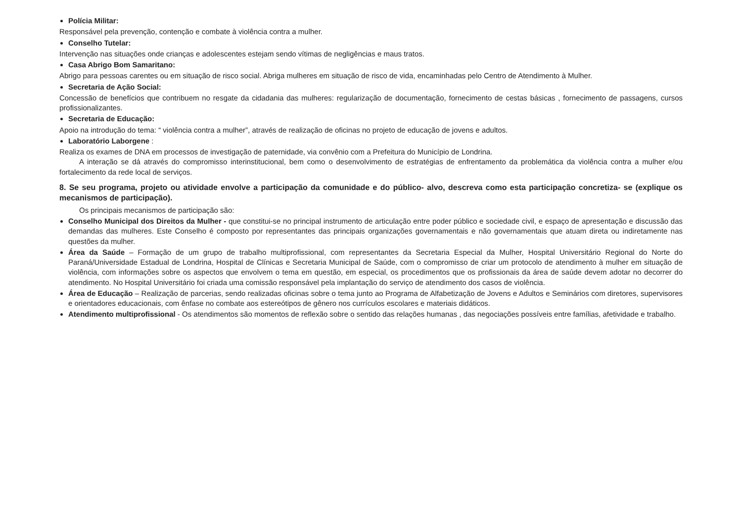Polícia Militar:
Responsável pela prevenção, contenção e combate à violência contra a mulher.
Conselho Tutelar:
Intervenção nas situações onde crianças e adolescentes estejam sendo vítimas de negligências e maus tratos.
Casa Abrigo Bom Samaritano:
Abrigo para pessoas carentes ou em situação de risco social. Abriga mulheres em situação de risco de vida, encaminhadas pelo Centro de Atendimento à Mulher.
Secretaria de Ação Social:
Concessão de benefícios que contribuem no resgate da cidadania das mulheres: regularização de documentação, fornecimento de cestas básicas , fornecimento de passagens, cursos profissionalizantes.
Secretaria de Educação:
Apoio na introdução do tema: “ violência contra a mulher”, através de realização de oficinas no projeto de educação de jovens e adultos.
Laboratório Laborgene :
Realiza os exames de DNA em processos de investigação de paternidade, via convênio com a Prefeitura do Município de Londrina.
A interação se dá através do compromisso interinstitucional, bem como o desenvolvimento de estratégias de enfrentamento da problemática da violência contra a mulher e/ou fortalecimento da rede local de serviços.
8. Se seu programa, projeto ou atividade envolve a participação da comunidade e do público- alvo, descreva como esta participação concretiza- se (explique os mecanismos de participação).
Os principais mecanismos de participação são:
Conselho Municipal dos Direitos da Mulher - que constitui-se no principal instrumento de articulação entre poder público e sociedade civil, e espaço de apresentação e discussão das demandas das mulheres. Este Conselho é composto por representantes das principais organizações governamentais e não governamentais que atuam direta ou indiretamente nas questões da mulher.
Área da Saúde – Formação de um grupo de trabalho multiprofissional, com representantes da Secretaria Especial da Mulher, Hospital Universitário Regional do Norte do Paraná/Universidade Estadual de Londrina, Hospital de Clínicas e Secretaria Municipal de Saúde, com o compromisso de criar um protocolo de atendimento à mulher em situação de violência, com informações sobre os aspectos que envolvem o tema em questão, em especial, os procedimentos que os profissionais da área de saúde devem adotar no decorrer do atendimento. No Hospital Universitário foi criada uma comissão responsável pela implantação do serviço de atendimento dos casos de violência.
Área de Educação – Realização de parcerias, sendo realizadas oficinas sobre o tema junto ao Programa de Alfabetização de Jovens e Adultos e Seminários com diretores, supervisores e orientadores educacionais, com ênfase no combate aos estereótipos de gênero nos currículos escolares e materiais didáticos.
Atendimento multiprofissional - Os atendimentos são momentos de reflexão sobre o sentido das relações humanas , das negociações possíveis entre famílias, afetividade e trabalho.